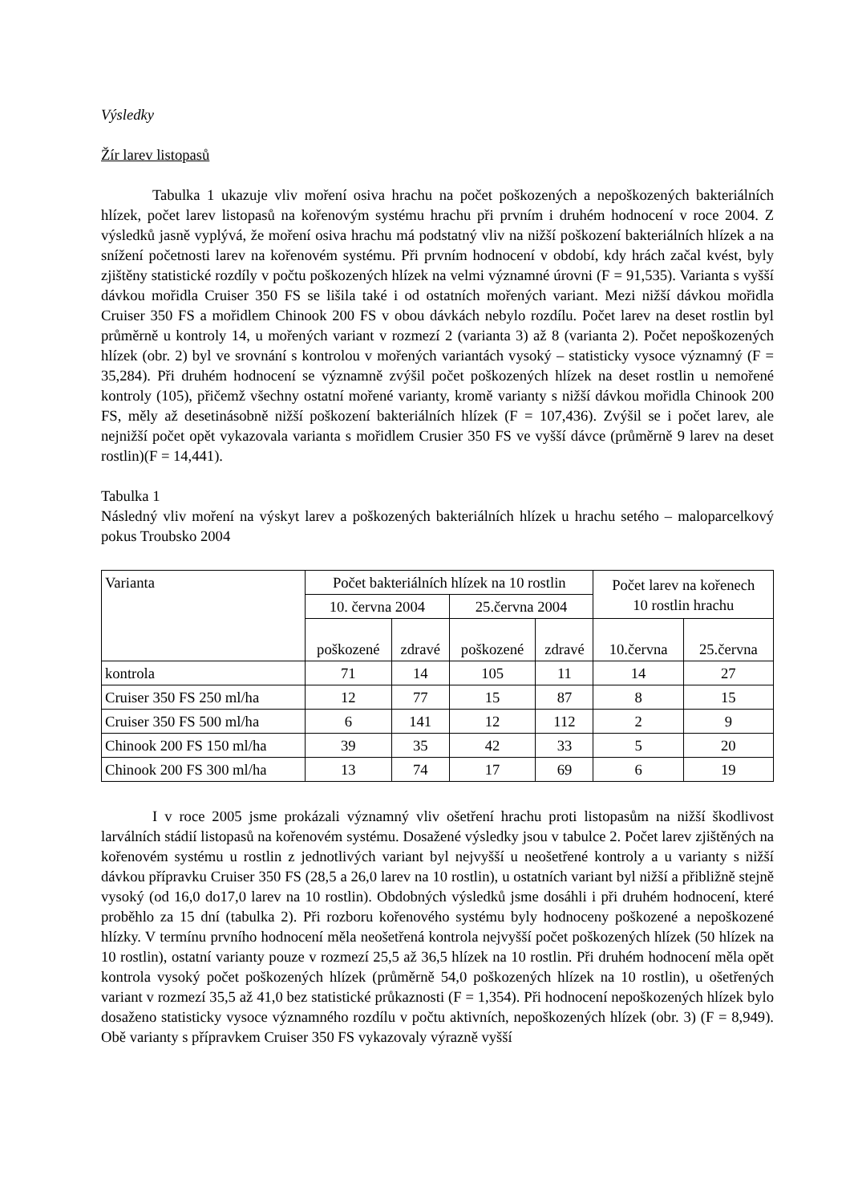Výsledky
Žír larev listopasů
Tabulka 1 ukazuje vliv moření osiva hrachu na počet poškozených a nepoškozených bakteriálních hlízek, počet larev listopasů na kořenovým systému hrachu při prvním i druhém hodnocení v roce 2004. Z výsledků jasně vyplývá, že moření osiva hrachu má podstatný vliv na nižší poškození bakteriálních hlízek a na snížení početnosti larev na kořenovém systému. Při prvním hodnocení v období, kdy hrách začal kvést, byly zjištěny statistické rozdíly v počtu poškozených hlízek na velmi významné úrovni (F = 91,535). Varianta s vyšší dávkou mořidla Cruiser 350 FS se lišila také i od ostatních mořených variant. Mezi nižší dávkou mořidla Cruiser 350 FS a mořidlem Chinook 200 FS v obou dávkách nebylo rozdílu. Počet larev na deset rostlin byl průměrně u kontroly 14, u mořených variant v rozmezí 2 (varianta 3) až 8 (varianta 2). Počet nepoškozených hlízek (obr. 2) byl ve srovnání s kontrolou v mořených variantách vysoký – statisticky vysoce významný (F = 35,284). Při druhém hodnocení se významně zvýšil počet poškozených hlízek na deset rostlin u nemořené kontroly (105), přičemž všechny ostatní mořené varianty, kromě varianty s nižší dávkou mořidla Chinook 200 FS, měly až desetinásobně nižší poškození bakteriálních hlízek (F = 107,436). Zvýšil se i počet larev, ale nejnižší počet opět vykazovala varianta s mořidlem Crusier 350 FS ve vyšší dávce (průměrně 9 larev na deset rostlin)(F = 14,441).
Tabulka 1
Následný vliv moření na výskyt larev a poškozených bakteriálních hlízek u hrachu setého – maloparcelkový pokus Troubsko 2004
| Varianta | Počet bakteriálních hlízek na 10 rostlin | | | | Počet larev na kořenech 10 rostlin hrachu | |
| --- | --- | --- | --- | --- | --- | --- |
| | 10. června 2004 | | 25.června 2004 | | | |
| | poškozené | zdravé | poškozené | zdravé | 10.června | 25.června |
| kontrola | 71 | 14 | 105 | 11 | 14 | 27 |
| Cruiser 350 FS 250 ml/ha | 12 | 77 | 15 | 87 | 8 | 15 |
| Cruiser 350 FS 500 ml/ha | 6 | 141 | 12 | 112 | 2 | 9 |
| Chinook 200 FS 150 ml/ha | 39 | 35 | 42 | 33 | 5 | 20 |
| Chinook 200 FS 300 ml/ha | 13 | 74 | 17 | 69 | 6 | 19 |
I v roce 2005 jsme prokázali významný vliv ošetření hrachu proti listopasům na nižší škodlivost larválních stádií listopasů na kořenovém systému. Dosažené výsledky jsou v tabulce 2. Počet larev zjištěných na kořenovém systému u rostlin z jednotlivých variant byl nejvyšší u neošetřené kontroly a u varianty s nižší dávkou přípravku Cruiser 350 FS (28,5 a 26,0 larev na 10 rostlin), u ostatních variant byl nižší a přibližně stejně vysoký (od 16,0 do17,0 larev na 10 rostlin). Obdobných výsledků jsme dosáhli i při druhém hodnocení, které proběhlo za 15 dní (tabulka 2). Při rozboru kořenového systému byly hodnoceny poškozené a nepoškozené hlízky. V termínu prvního hodnocení měla neošetřená kontrola nejvyšší počet poškozených hlízek (50 hlízek na 10 rostlin), ostatní varianty pouze v rozmezí 25,5 až 36,5 hlízek na 10 rostlin. Při druhém hodnocení měla opět kontrola vysoký počet poškozených hlízek (průměrně 54,0 poškozených hlízek na 10 rostlin), u ošetřených variant v rozmezí 35,5 až 41,0 bez statistické průkaznosti (F = 1,354). Při hodnocení nepoškozených hlízek bylo dosaženo statisticky vysoce významného rozdílu v počtu aktivních, nepoškozených hlízek (obr. 3) (F = 8,949). Obě varianty s přípravkem Cruiser 350 FS vykazovaly výrazně vyšší